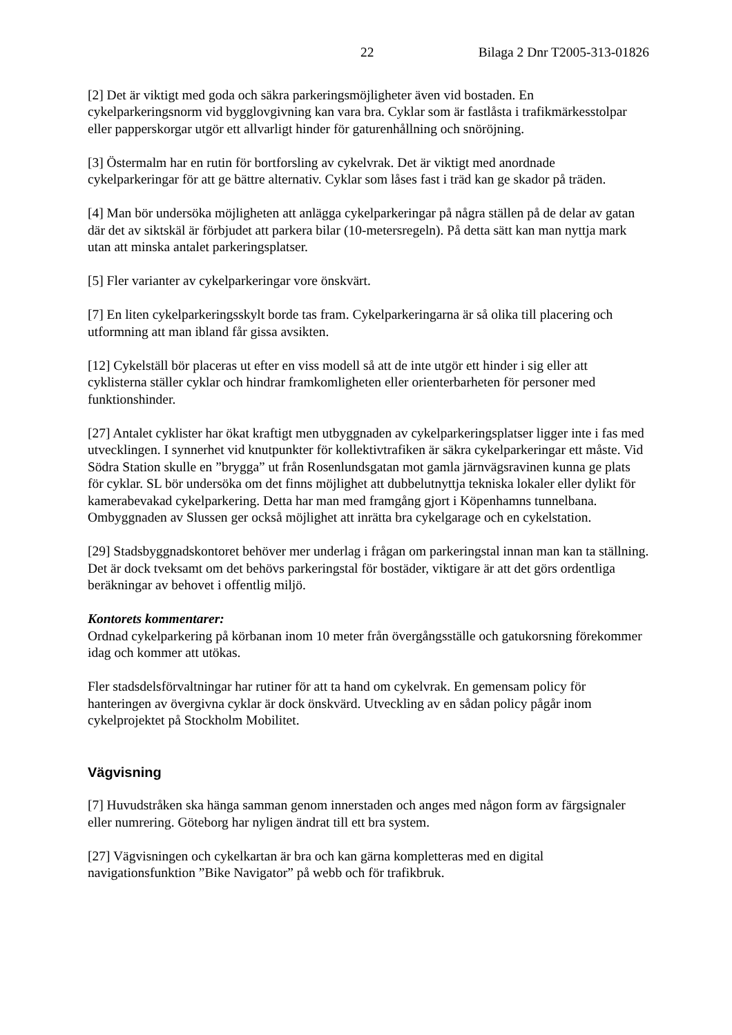22 Bilaga 2 Dnr T2005-313-01826
[2] Det är viktigt med goda och säkra parkeringsmöjligheter även vid bostaden. En cykelparkeringsnorm vid bygglovgivning kan vara bra. Cyklar som är fastlåsta i trafikmärkesstolpar eller papperskorgar utgör ett allvarligt hinder för gaturenhållning och snöröjning.
[3] Östermalm har en rutin för bortforsling av cykelvrak. Det är viktigt med anordnade cykelparkeringar för att ge bättre alternativ. Cyklar som låses fast i träd kan ge skador på träden.
[4] Man bör undersöka möjligheten att anlägga cykelparkeringar på några ställen på de delar av gatan där det av siktskäl är förbjudet att parkera bilar (10-metersregeln). På detta sätt kan man nyttja mark utan att minska antalet parkeringsplatser.
[5] Fler varianter av cykelparkeringar vore önskvärt.
[7] En liten cykelparkeringsskylt borde tas fram. Cykelparkeringarna är så olika till placering och utformning att man ibland får gissa avsikten.
[12] Cykelställ bör placeras ut efter en viss modell så att de inte utgör ett hinder i sig eller att cyklisterna ställer cyklar och hindrar framkomligheten eller orienterbarheten för personer med funktionshinder.
[27] Antalet cyklister har ökat kraftigt men utbyggnaden av cykelparkeringsplatser ligger inte i fas med utvecklingen. I synnerhet vid knutpunkter för kollektivtrafiken är säkra cykelparkeringar ett måste. Vid Södra Station skulle en ”brygga” ut från Rosenlundsgatan mot gamla järnvägsravinen kunna ge plats för cyklar. SL bör undersöka om det finns möjlighet att dubbelutnyttja tekniska lokaler eller dylikt för kamerabevakad cykelparkering. Detta har man med framgång gjort i Köpenhamns tunnelbana. Ombyggnaden av Slussen ger också möjlighet att inrätta bra cykelgarage och en cykelstation.
[29] Stadsbyggnadskontoret behöver mer underlag i frågan om parkeringstal innan man kan ta ställning. Det är dock tveksamt om det behövs parkeringstal för bostäder, viktigare är att det görs ordentliga beräkningar av behovet i offentlig miljö.
Kontorets kommentarer:
Ordnad cykelparkering på körbanan inom 10 meter från övergångsställe och gatukorsning förekommer idag och kommer att utökas.
Fler stadsdelsförvaltningar har rutiner för att ta hand om cykelvrak. En gemensam policy för hanteringen av övergivna cyklar är dock önskvärd. Utveckling av en sådan policy pågår inom cykelprojektet på Stockholm Mobilitet.
Vägvisning
[7] Huvudstråken ska hänga samman genom innerstaden och anges med någon form av färgsignaler eller numrering. Göteborg har nyligen ändrat till ett bra system.
[27] Vägvisningen och cykelkartan är bra och kan gärna kompletteras med en digital navigationsfunktion ”Bike Navigator” på webb och för trafikbruk.